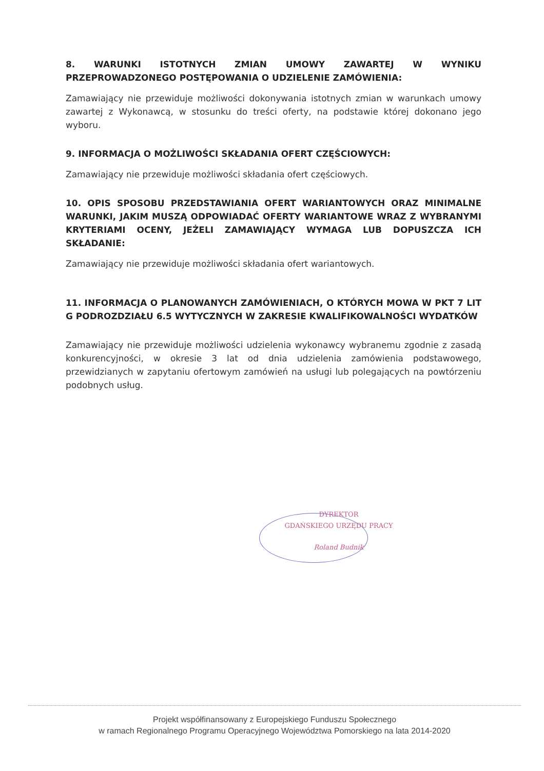8. WARUNKI ISTOTNYCH ZMIAN UMOWY ZAWARTEJ W WYNIKU PRZEPROWADZONEGO POSTĘPOWANIA O UDZIELENIE ZAMÓWIENIA:
Zamawiający nie przewiduje możliwości dokonywania istotnych zmian w warunkach umowy zawartej z Wykonawcą, w stosunku do treści oferty, na podstawie której dokonano jego wyboru.
9. INFORMACJA O MOŻLIWOŚCI SKŁADANIA OFERT CZĘŚCIOWYCH:
Zamawiający nie przewiduje możliwości składania ofert częściowych.
10. OPIS SPOSOBU PRZEDSTAWIANIA OFERT WARIANTOWYCH ORAZ MINIMALNE WARUNKI, JAKIM MUSZĄ ODPOWIADAĆ OFERTY WARIANTOWE WRAZ Z WYBRANYMI KRYTERIAMI OCENY, JEŻELI ZAMAWIAJĄCY WYMAGA LUB DOPUSZCZA ICH SKŁADANIE:
Zamawiający nie przewiduje możliwości składania ofert wariantowych.
11. INFORMACJA O PLANOWANYCH ZAMÓWIENIACH, O KTÓRYCH MOWA W PKT 7 LIT G PODROZDZIAŁU 6.5 WYTYCZNYCH W ZAKRESIE KWALIFIKOWALNOŚCI WYDATKÓW
Zamawiający nie przewiduje możliwości udzielenia wykonawcy wybranemu zgodnie z zasadą konkurencyjności, w okresie 3 lat od dnia udzielenia zamówienia podstawowego, przewidzianych w zapytaniu ofertowym zamówień na usługi lub polegających na powtórzeniu podobnych usług.
DYREKTOR
GDAŃSKIEGO URZĘDU PRACY
Roland Budnik
Projekt współfinansowany z Europejskiego Funduszu Społecznego
w ramach Regionalnego Programu Operacyjnego Województwa Pomorskiego na lata 2014-2020